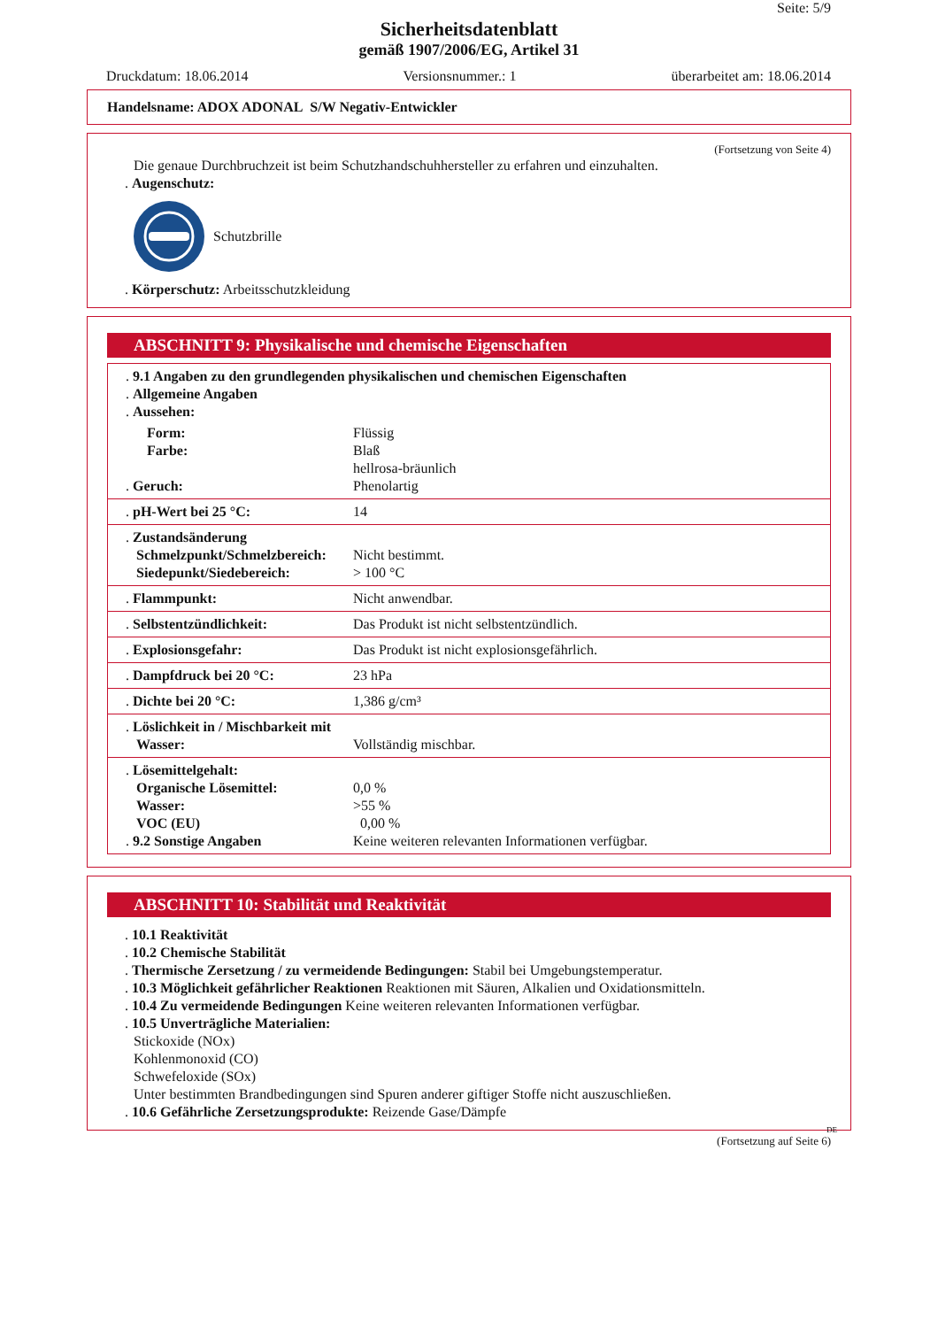Seite: 5/9
Sicherheitsdatenblatt
gemäß 1907/2006/EG, Artikel 31
Druckdatum: 18.06.2014 Versionsnummer.: 1 überarbeitet am: 18.06.2014
Handelsname: ADOX ADONAL S/W Negativ-Entwickler
(Fortsetzung von Seite 4)
Die genaue Durchbruchzeit ist beim Schutzhandschuhhersteller zu erfahren und einzuhalten.
. Augenschutz:
Schutzbrille
. Körperschutz: Arbeitsschutzkleidung
ABSCHNITT 9: Physikalische und chemische Eigenschaften
| . 9.1 Angaben zu den grundlegenden physikalischen und chemischen Eigenschaften . Allgemeine Angaben . Aussehen: | |
| Form: Farbe: | Flüssig Blaß hellrosa-bräunlich |
| . Geruch: | Phenolartig |
| . pH-Wert bei 25 °C: | 14 |
| . Zustandsänderung Schmelzpunkt/Schmelzbereich: Siedepunkt/Siedebereich: | Nicht bestimmt. > 100 °C |
| . Flammpunkt: | Nicht anwendbar. |
| . Selbstentzündlichkeit: | Das Produkt ist nicht selbstentzündlich. |
| . Explosionsgefahr: | Das Produkt ist nicht explosionsgefährlich. |
| . Dampfdruck bei 20 °C: | 23 hPa |
| . Dichte bei 20 °C: | 1,386 g/cm³ |
| . Löslichkeit in / Mischbarkeit mit Wasser: | Vollständig mischbar. |
| . Lösemittelgehalt: Organische Lösemittel: Wasser: VOC (EU) . 9.2 Sonstige Angaben | 0,0 % >55 % 0,00 % Keine weiteren relevanten Informationen verfügbar. |
ABSCHNITT 10: Stabilität und Reaktivität
. 10.1 Reaktivität
. 10.2 Chemische Stabilität
. Thermische Zersetzung / zu vermeidende Bedingungen: Stabil bei Umgebungstemperatur.
. 10.3 Möglichkeit gefährlicher Reaktionen Reaktionen mit Säuren, Alkalien und Oxidationsmitteln.
. 10.4 Zu vermeidende Bedingungen Keine weiteren relevanten Informationen verfügbar.
. 10.5 Unverträgliche Materialien:
Stickoxide (NOx)
Kohlenmonoxid (CO)
Schwefeloxide (SOx)
Unter bestimmten Brandbedingungen sind Spuren anderer giftiger Stoffe nicht auszuschließen.
. 10.6 Gefährliche Zersetzungsprodukte: Reizende Gase/Dämpfe
DE
(Fortsetzung auf Seite 6)